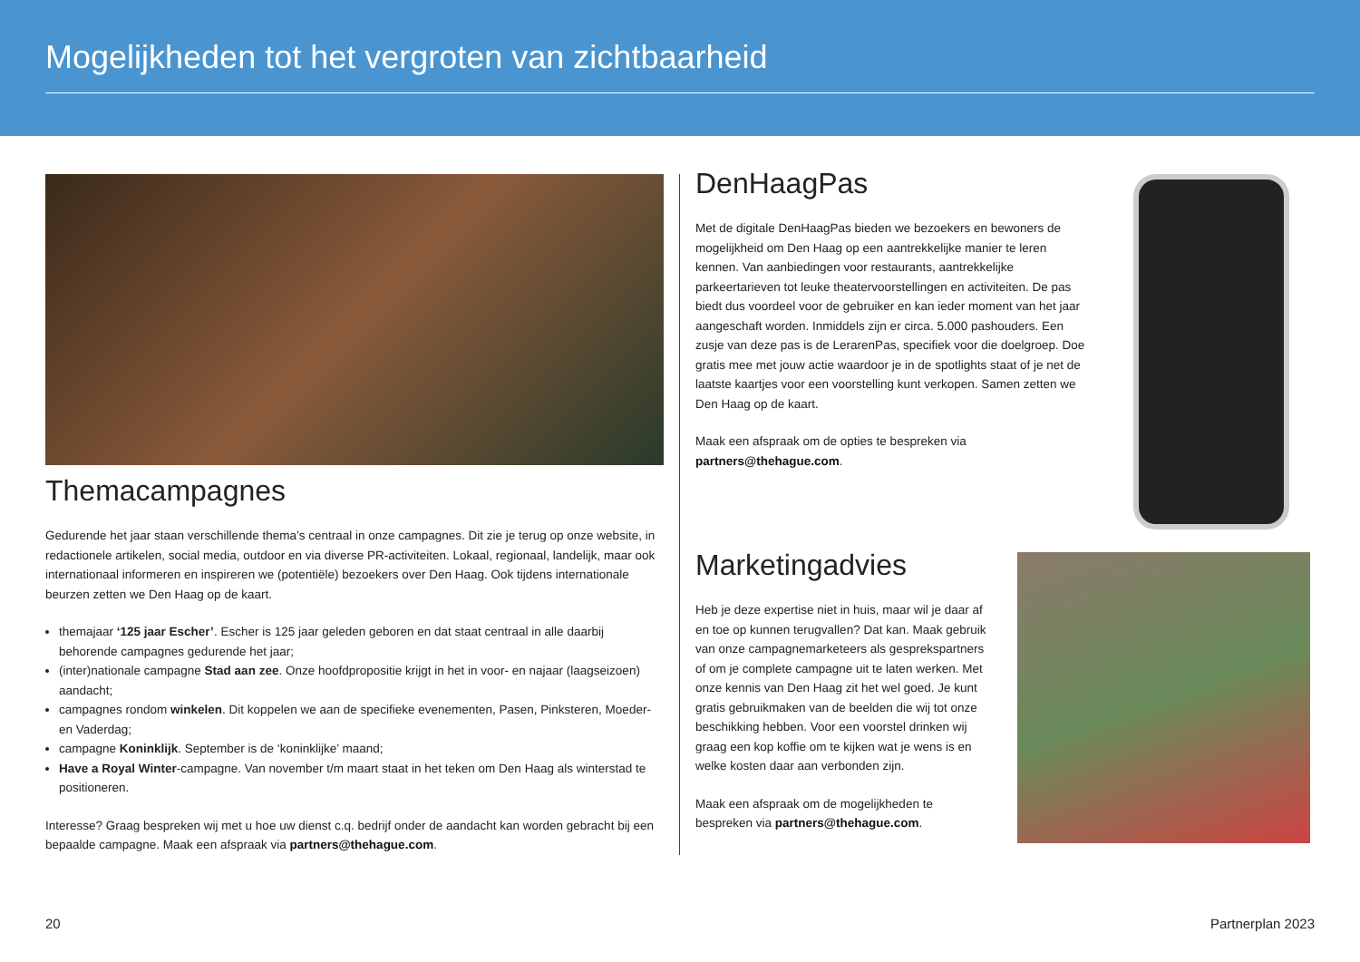Mogelijkheden tot het vergroten van zichtbaarheid
Themacampagnes
Gedurende het jaar staan verschillende thema’s centraal in onze campagnes. Dit zie je terug op onze website, in redactionele artikelen, social media, outdoor en via diverse PR-activiteiten. Lokaal, regionaal, landelijk, maar ook internationaal informeren en inspireren we (potentiële) bezoekers over Den Haag. Ook tijdens internationale beurzen zetten we Den Haag op de kaart.
themajaar ‘125 jaar Escher’. Escher is 125 jaar geleden geboren en dat staat centraal in alle daarbij behorende campagnes gedurende het jaar;
(inter)nationale campagne Stad aan zee. Onze hoofdpropositie krijgt in het in voor- en najaar (laagseizoen) aandacht;
campagnes rondom winkelen. Dit koppelen we aan de specifieke evenementen, Pasen, Pinksteren, Moeder- en Vaderdag;
campagne Koninklijk. September is de ‘koninklijke’ maand;
Have a Royal Winter-campagne. Van november t/m maart staat in het teken om Den Haag als winterstad te positioneren.
Interesse? Graag bespreken wij met u hoe uw dienst c.q. bedrijf onder de aandacht kan worden gebracht bij een bepaalde campagne. Maak een afspraak via partners@thehague.com.
DenHaagPas
Met de digitale DenHaagPas bieden we bezoekers en bewoners de mogelijkheid om Den Haag op een aantrekkelijke manier te leren kennen. Van aanbiedingen voor restaurants, aantrekkelijke parkeertarieven tot leuke theatervoorstellingen en activiteiten. De pas biedt dus voordeel voor de gebruiker en kan ieder moment van het jaar aangeschaft worden. Inmiddels zijn er circa. 5.000 pashouders. Een zusje van deze pas is de LerarenPas, specifiek voor die doelgroep. Doe gratis mee met jouw actie waardoor je in de spotlights staat of je net de laatste kaartjes voor een voorstelling kunt verkopen. Samen zetten we Den Haag op de kaart.
Maak een afspraak om de opties te bespreken via
partners@thehague.com.
Marketingadvies
Heb je deze expertise niet in huis, maar wil je daar af en toe op kunnen terugvallen? Dat kan. Maak gebruik van onze campagnemarketeers als gespreks­partners of om je complete campagne uit te laten werken. Met onze kennis van Den Haag zit het wel goed. Je kunt gratis gebruikmaken van de beelden die wij tot onze beschikking hebben. Voor een voorstel drinken wij graag een kop koffie om te kijken wat je wens is en welke kosten daar aan verbonden zijn.
Maak een afspraak om de mogelijkheden te bespreken via partners@thehague.com.
20 Partnerplan 2023